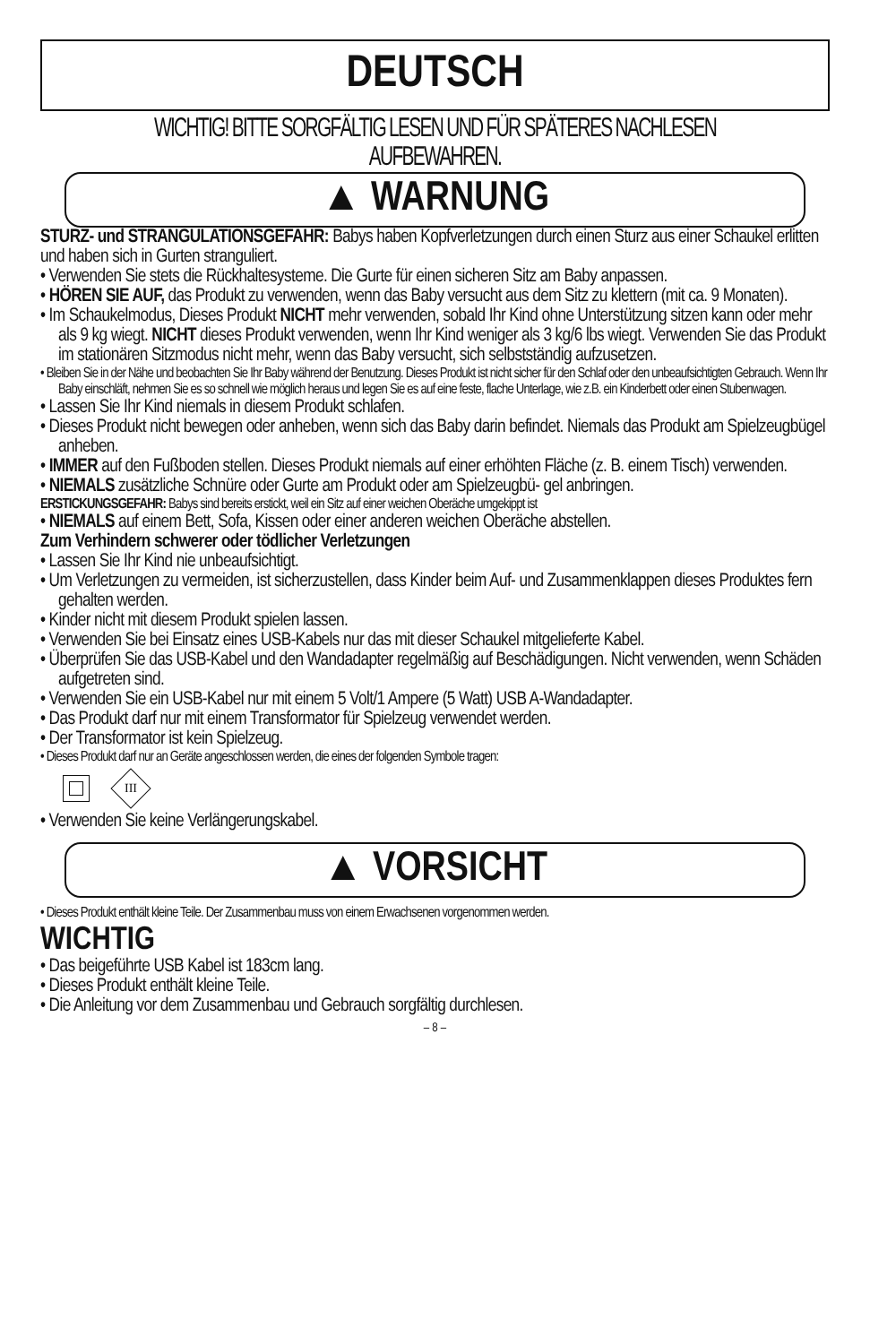DEUTSCH
WICHTIG! BITTE SORGFÄLTIG LESEN UND FÜR SPÄTERES NACHLESEN AUFBEWAHREN.
▲ WARNUNG
STURZ- und STRANGULATIONSGEFAHR: Babys haben Kopfverletzungen durch einen Sturz aus einer Schaukel erlitten und haben sich in Gurten stranguliert.
• Verwenden Sie stets die Rückhaltesysteme. Die Gurte für einen sicheren Sitz am Baby anpassen.
• HÖREN SIE AUF, das Produkt zu verwenden, wenn das Baby versucht aus dem Sitz zu klettern (mit ca. 9 Monaten).
• Im Schaukelmodus, Dieses Produkt NICHT mehr verwenden, sobald Ihr Kind ohne Unterstützung sitzen kann oder mehr als 9 kg wiegt. NICHT dieses Produkt verwenden, wenn Ihr Kind weniger als 3 kg/6 lbs wiegt. Verwenden Sie das Produkt im stationären Sitzmodus nicht mehr, wenn das Baby versucht, sich selbstständig aufzusetzen.
• Bleiben Sie in der Nähe und beobachten Sie Ihr Baby während der Benutzung. Dieses Produkt ist nicht sicher für den Schlaf oder den unbeaufsichtigten Gebrauch. Wenn Ihr Baby einschläft, nehmen Sie es so schnell wie möglich heraus und legen Sie es auf eine feste, flache Unterlage, wie z.B. ein Kinderbett oder einen Stubenwagen.
• Lassen Sie Ihr Kind niemals in diesem Produkt schlafen.
• Dieses Produkt nicht bewegen oder anheben, wenn sich das Baby darin befindet. Niemals das Produkt am Spielzeugbügel anheben.
• IMMER auf den Fußboden stellen. Dieses Produkt niemals auf einer erhöhten Fläche (z. B. einem Tisch) verwenden.
• NIEMALS zusätzliche Schnüre oder Gurte am Produkt oder am Spielzeugbü- gel anbringen.
ERSTICKUNGSGEFAHR: Babys sind bereits erstickt, weil ein Sitz auf einer weichen Oberäche umgekippt ist
• NIEMALS auf einem Bett, Sofa, Kissen oder einer anderen weichen Oberäche abstellen.
Zum Verhindern schwerer oder tödlicher Verletzungen
• Lassen Sie Ihr Kind nie unbeaufsichtigt.
• Um Verletzungen zu vermeiden, ist sicherzustellen, dass Kinder beim Auf- und Zusammenklappen dieses Produktes fern gehalten werden.
• Kinder nicht mit diesem Produkt spielen lassen.
• Verwenden Sie bei Einsatz eines USB-Kabels nur das mit dieser Schaukel mitgelieferte Kabel.
• Überprüfen Sie das USB-Kabel und den Wandadapter regelmäßig auf Beschädigungen. Nicht verwenden, wenn Schäden aufgetreten sind.
• Verwenden Sie ein USB-Kabel nur mit einem 5 Volt/1 Ampere (5 Watt) USB A-Wandadapter.
• Das Produkt darf nur mit einem Transformator für Spielzeug verwendet werden.
• Der Transformator ist kein Spielzeug.
• Dieses Produkt darf nur an Geräte angeschlossen werden, die eines der folgenden Symbole tragen:
III
• Verwenden Sie keine Verlängerungskabel.
▲ VORSICHT
• Dieses Produkt enthält kleine Teile. Der Zusammenbau muss von einem Erwachsenen vorgenommen werden.
WICHTIG
• Das beigeführte USB Kabel ist 183cm lang.
• Dieses Produkt enthält kleine Teile.
• Die Anleitung vor dem Zusammenbau und Gebrauch sorgfältig durchlesen.
– 8 –